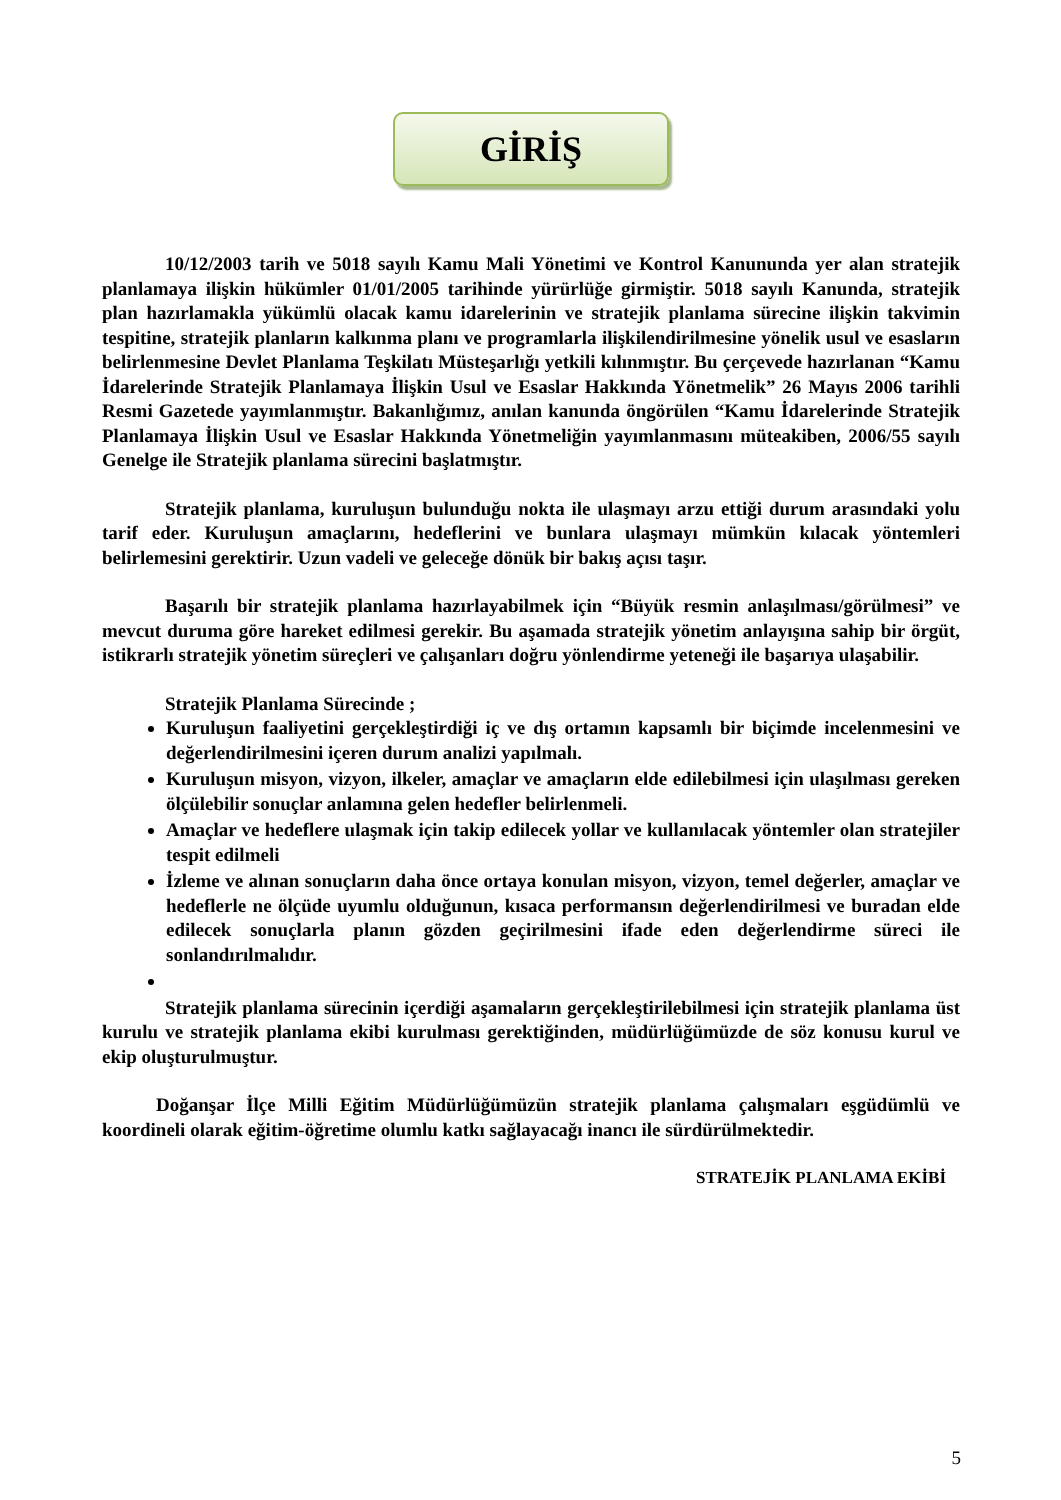GİRİŞ
10/12/2003 tarih ve 5018 sayılı Kamu Mali Yönetimi ve Kontrol Kanununda yer alan stratejik planlamaya ilişkin hükümler 01/01/2005 tarihinde yürürlüğe girmiştir. 5018 sayılı Kanunda, stratejik plan hazırlamakla yükümlü olacak kamu idarelerinin ve stratejik planlama sürecine ilişkin takvimin tespitine, stratejik planların kalkınma planı ve programlarla ilişkilendirilmesine yönelik usul ve esasların belirlenmesine Devlet Planlama Teşkilatı Müsteşarlığı yetkili kılınmıştır. Bu çerçevede hazırlanan “Kamu İdarelerinde Stratejik Planlamaya İlişkin Usul ve Esaslar Hakkında Yönetmelik” 26 Mayıs 2006 tarihli Resmi Gazetede yayımlanmıştır. Bakanlığımız, anılan kanunda öngörülen “Kamu İdarelerinde Stratejik Planlamaya İlişkin Usul ve Esaslar Hakkında Yönetmeliğin yayımlanmasını müteakiben, 2006/55 sayılı Genelge ile Stratejik planlama sürecini başlatmıştır.
Stratejik planlama, kuruluşun bulunduğu nokta ile ulaşmayı arzu ettiği durum arasındaki yolu tarif eder. Kuruluşun amaçlarını, hedeflerini ve bunlara ulaşmayı mümkün kılacak yöntemleri belirlemesini gerektirir. Uzun vadeli ve geleceğe dönük bir bakış açısı taşır.
Başarılı bir stratejik planlama hazırlayabilmek için “Büyük resmin anlaşılması/görülmesi” ve mevcut duruma göre hareket edilmesi gerekir. Bu aşamada stratejik yönetim anlayışına sahip bir örgüt, istikrarlı stratejik yönetim süreçleri ve çalışanları doğru yönlendirme yeteneği ile başarıya ulaşabilir.
Stratejik Planlama Sürecinde ;
Kuruluşun faaliyetini gerçekleştirdiği iç ve dış ortamın kapsamlı bir biçimde incelenmesini ve değerlendirilmesini içeren durum analizi yapılmalı.
Kuruluşun misyon, vizyon, ilkeler, amaçlar ve amaçların elde edilebilmesi için ulaşılması gereken ölçülebilir sonuçlar anlamına gelen hedefler belirlenmeli.
Amaçlar ve hedeflere ulaşmak için takip edilecek yollar ve kullanılacak yöntemler olan stratejiler tespit edilmeli
İzleme ve alınan sonuçların daha önce ortaya konulan misyon, vizyon, temel değerler, amaçlar ve hedeflerle ne ölçüde uyumlu olduğunun, kısaca performansın değerlendirilmesi ve buradan elde edilecek sonuçlarla planın gözden geçirilmesini ifade eden değerlendirme süreci ile sonlandırılmalıdır.
Stratejik planlama sürecinin içerdiği aşamaların gerçekleştirilebilmesi için stratejik planlama üst kurulu ve stratejik planlama ekibi kurulması gerektiğinden, müdürlüğümüzde de söz konusu kurul ve ekip oluşturulmuştur.
Doğanşar İlçe Milli Eğitim Müdürlüğümüzün stratejik planlama çalışmaları eşgüdümlü ve koordineli olarak eğitim-öğretime olumlu katkı sağlayacağı inancı ile sürdürülmektedir.
STRATEJİK PLANLAMA EKİBİ
5